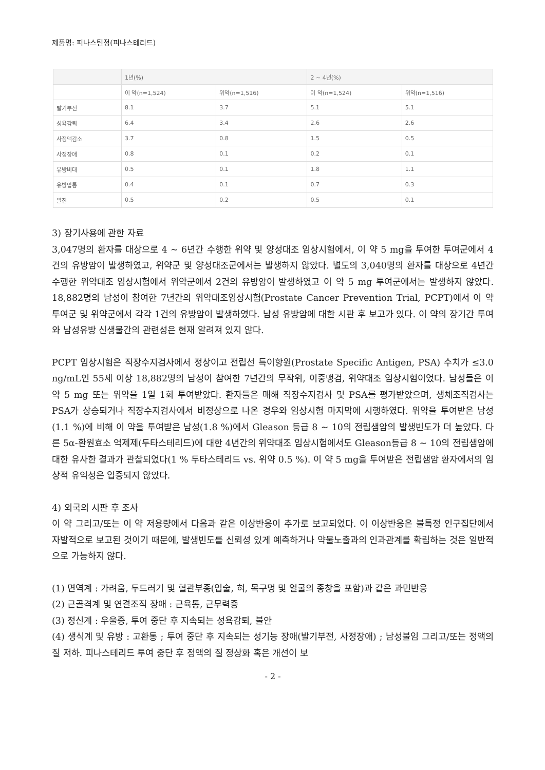제품명: 피나스틴정(피나스테리드)
| | 1년(%) | | 2 ~ 4년(%) | |
| --- | --- | --- | --- | --- |
| | 이 약(n=1,524) | 위약(n=1,516) | 이 약(n=1,524) | 위약(n=1,516) |
| 발기부전 | 8.1 | 3.7 | 5.1 | 5.1 |
| 성욕감퇴 | 6.4 | 3.4 | 2.6 | 2.6 |
| 사정액감소 | 3.7 | 0.8 | 1.5 | 0.5 |
| 사정장애 | 0.8 | 0.1 | 0.2 | 0.1 |
| 유방비대 | 0.5 | 0.1 | 1.8 | 1.1 |
| 유방압통 | 0.4 | 0.1 | 0.7 | 0.3 |
| 발진 | 0.5 | 0.2 | 0.5 | 0.1 |
3) 장기사용에 관한 자료
3,047명의 환자를 대상으로 4 ~ 6년간 수행한 위약 및 양성대조 임상시험에서, 이 약 5 mg을 투여한 투여군에서 4건의 유방암이 발생하였고, 위약군 및 양성대조군에서는 발생하지 않았다. 별도의 3,040명의 환자를 대상으로 4년간 수행한 위약대조 임상시험에서 위약군에서 2건의 유방암이 발생하였고 이 약 5 mg 투여군에서는 발생하지 않았다. 18,882명의 남성이 참여한 7년간의 위약대조임상시험(Prostate Cancer Prevention Trial, PCPT)에서 이 약 투여군 및 위약군에서 각각 1건의 유방암이 발생하였다. 남성 유방암에 대한 시판 후 보고가 있다. 이 약의 장기간 투여와 남성유방 신생물간의 관련성은 현재 알려져 있지 않다.
PCPT 임상시험은 직장수지검사에서 정상이고 전립선 특이항원(Prostate Specific Antigen, PSA) 수치가 ≤3.0 ng/mL인 55세 이상 18,882명의 남성이 참여한 7년간의 무작위, 이중맹검, 위약대조 임상시험이었다. 남성들은 이 약 5 mg 또는 위약을 1일 1회 투여받았다. 환자들은 매해 직장수지검사 및 PSA를 평가받았으며, 생체조직검사는 PSA가 상승되거나 직장수지검사에서 비정상으로 나온 경우와 임상시험 마지막에 시행하였다. 위약을 투여받은 남성(1.1 %)에 비해 이 약을 투여받은 남성(1.8 %)에서 Gleason 등급 8 ~ 10의 전립샘암의 발생빈도가 더 높았다. 다른 5α-환원효소 억제제(두타스테리드)에 대한 4년간의 위약대조 임상시험에서도 Gleason등급 8 ~ 10의 전립샘암에 대한 유사한 결과가 관찰되었다(1 % 두타스테리드 vs. 위약 0.5 %). 이 약 5 mg을 투여받은 전립샘암 환자에서의 임상적 유익성은 입증되지 않았다.
4) 외국의 시판 후 조사
이 약 그리고/또는 이 약 저용량에서 다음과 같은 이상반응이 추가로 보고되었다. 이 이상반응은 불특정 인구집단에서 자발적으로 보고된 것이기 때문에, 발생빈도를 신뢰성 있게 예측하거나 약물노출과의 인과관계를 확립하는 것은 일반적으로 가능하지 않다.
(1) 면역계 : 가려움, 두드러기 및 혈관부종(입술, 혀, 목구멍 및 얼굴의 종창을 포함)과 같은 과민반응
(2) 근골격계 및 연결조직 장애 : 근육통, 근무력증
(3) 정신계 : 우울증, 투여 중단 후 지속되는 성욕감퇴, 불안
(4) 생식계 및 유방 : 고환통 ; 투여 중단 후 지속되는 성기능 장애(발기부전, 사정장애) ; 남성불임 그리고/또는 정액의 질 저하. 피나스테리드 투여 중단 후 정액의 질 정상화 혹은 개선이 보
- 2 -